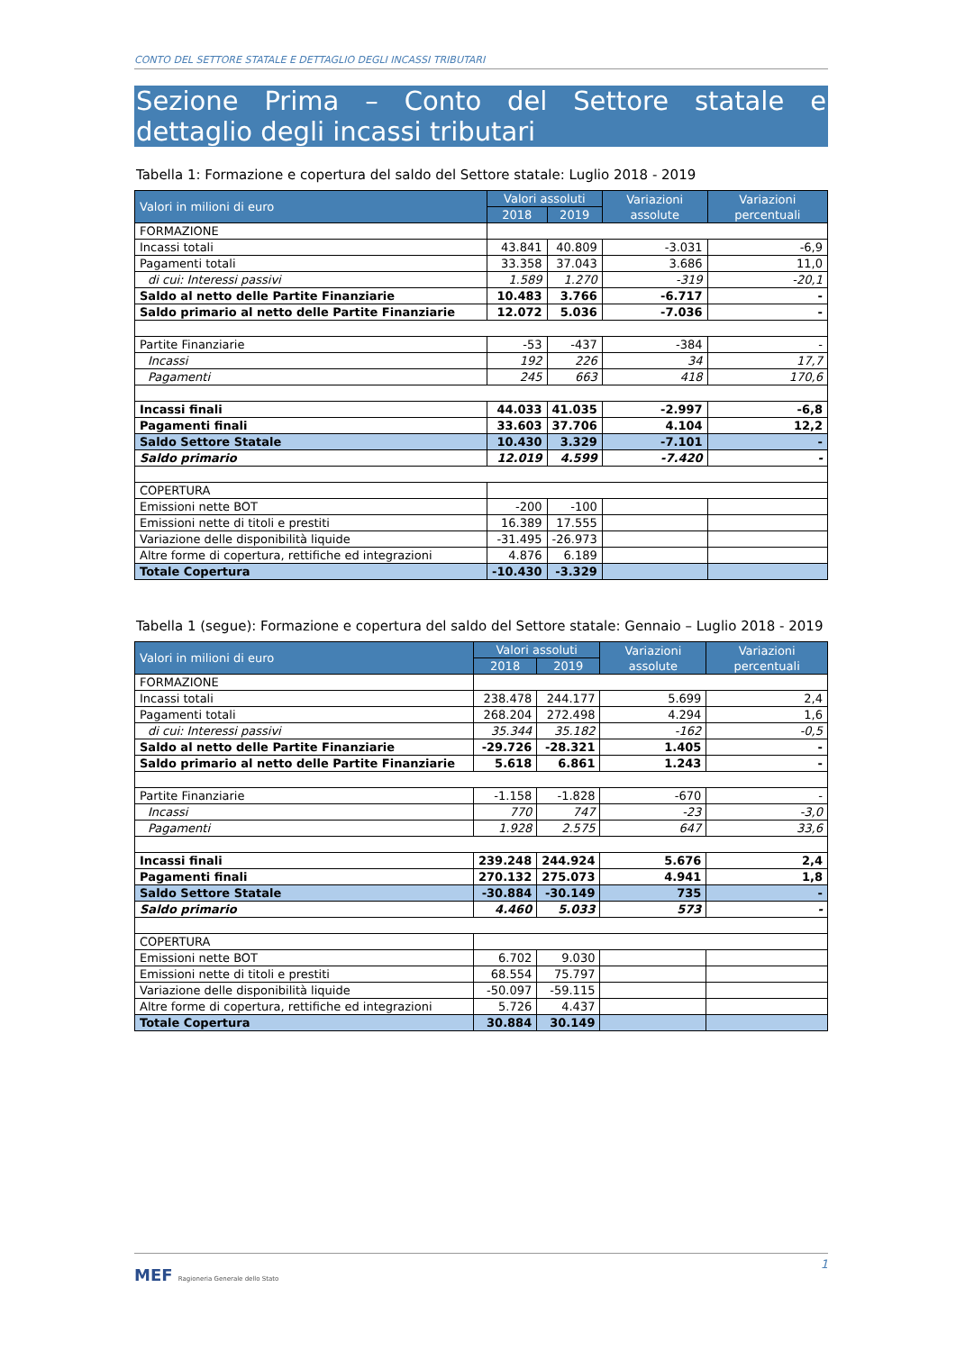CONTO DEL SETTORE STATALE E DETTAGLIO DEGLI INCASSI TRIBUTARI
Sezione Prima – Conto del Settore statale e dettaglio degli incassi tributari
Tabella 1: Formazione e copertura del saldo del Settore statale: Luglio 2018 - 2019
| Valori in milioni di euro | Valori assoluti | | Variazioni assolute | Variazioni percentuali |
| --- | --- | --- | --- | --- |
| | 2018 | 2019 | | |
| FORMAZIONE | | | | |
| Incassi totali | 43.841 | 40.809 | -3.031 | -6,9 |
| Pagamenti totali | 33.358 | 37.043 | 3.686 | 11,0 |
| di cui: Interessi passivi | 1.589 | 1.270 | -319 | -20,1 |
| Saldo al netto delle Partite Finanziarie | 10.483 | 3.766 | -6.717 | - |
| Saldo primario al netto delle Partite Finanziarie | 12.072 | 5.036 | -7.036 | - |
| Partite Finanziarie | -53 | -437 | -384 | - |
| Incassi | 192 | 226 | 34 | 17,7 |
| Pagamenti | 245 | 663 | 418 | 170,6 |
| Incassi finali | 44.033 | 41.035 | -2.997 | -6,8 |
| Pagamenti finali | 33.603 | 37.706 | 4.104 | 12,2 |
| Saldo Settore Statale | 10.430 | 3.329 | -7.101 | - |
| Saldo primario | 12.019 | 4.599 | -7.420 | - |
| COPERTURA | | | | |
| Emissioni nette BOT | -200 | -100 | | |
| Emissioni nette di titoli e prestiti | 16.389 | 17.555 | | |
| Variazione delle disponibilità liquide | -31.495 | -26.973 | | |
| Altre forme di copertura, rettifiche ed integrazioni | 4.876 | 6.189 | | |
| Totale Copertura | -10.430 | -3.329 | | |
Tabella 1 (segue): Formazione e copertura del saldo del Settore statale: Gennaio – Luglio 2018 - 2019
| Valori in milioni di euro | Valori assoluti | | Variazioni assolute | Variazioni percentuali |
| --- | --- | --- | --- | --- |
| | 2018 | 2019 | | |
| FORMAZIONE | | | | |
| Incassi totali | 238.478 | 244.177 | 5.699 | 2,4 |
| Pagamenti totali | 268.204 | 272.498 | 4.294 | 1,6 |
| di cui: Interessi passivi | 35.344 | 35.182 | -162 | -0,5 |
| Saldo al netto delle Partite Finanziarie | -29.726 | -28.321 | 1.405 | - |
| Saldo primario al netto delle Partite Finanziarie | 5.618 | 6.861 | 1.243 | - |
| Partite Finanziarie | -1.158 | -1.828 | -670 | - |
| Incassi | 770 | 747 | -23 | -3,0 |
| Pagamenti | 1.928 | 2.575 | 647 | 33,6 |
| Incassi finali | 239.248 | 244.924 | 5.676 | 2,4 |
| Pagamenti finali | 270.132 | 275.073 | 4.941 | 1,8 |
| Saldo Settore Statale | -30.884 | -30.149 | 735 | - |
| Saldo primario | 4.460 | 5.033 | 573 | - |
| COPERTURA | | | | |
| Emissioni nette BOT | 6.702 | 9.030 | | |
| Emissioni nette di titoli e prestiti | 68.554 | 75.797 | | |
| Variazione delle disponibilità liquide | -50.097 | -59.115 | | |
| Altre forme di copertura, rettifiche ed integrazioni | 5.726 | 4.437 | | |
| Totale Copertura | 30.884 | 30.149 | | |
1
MEF Ragioneria Generale dello Stato